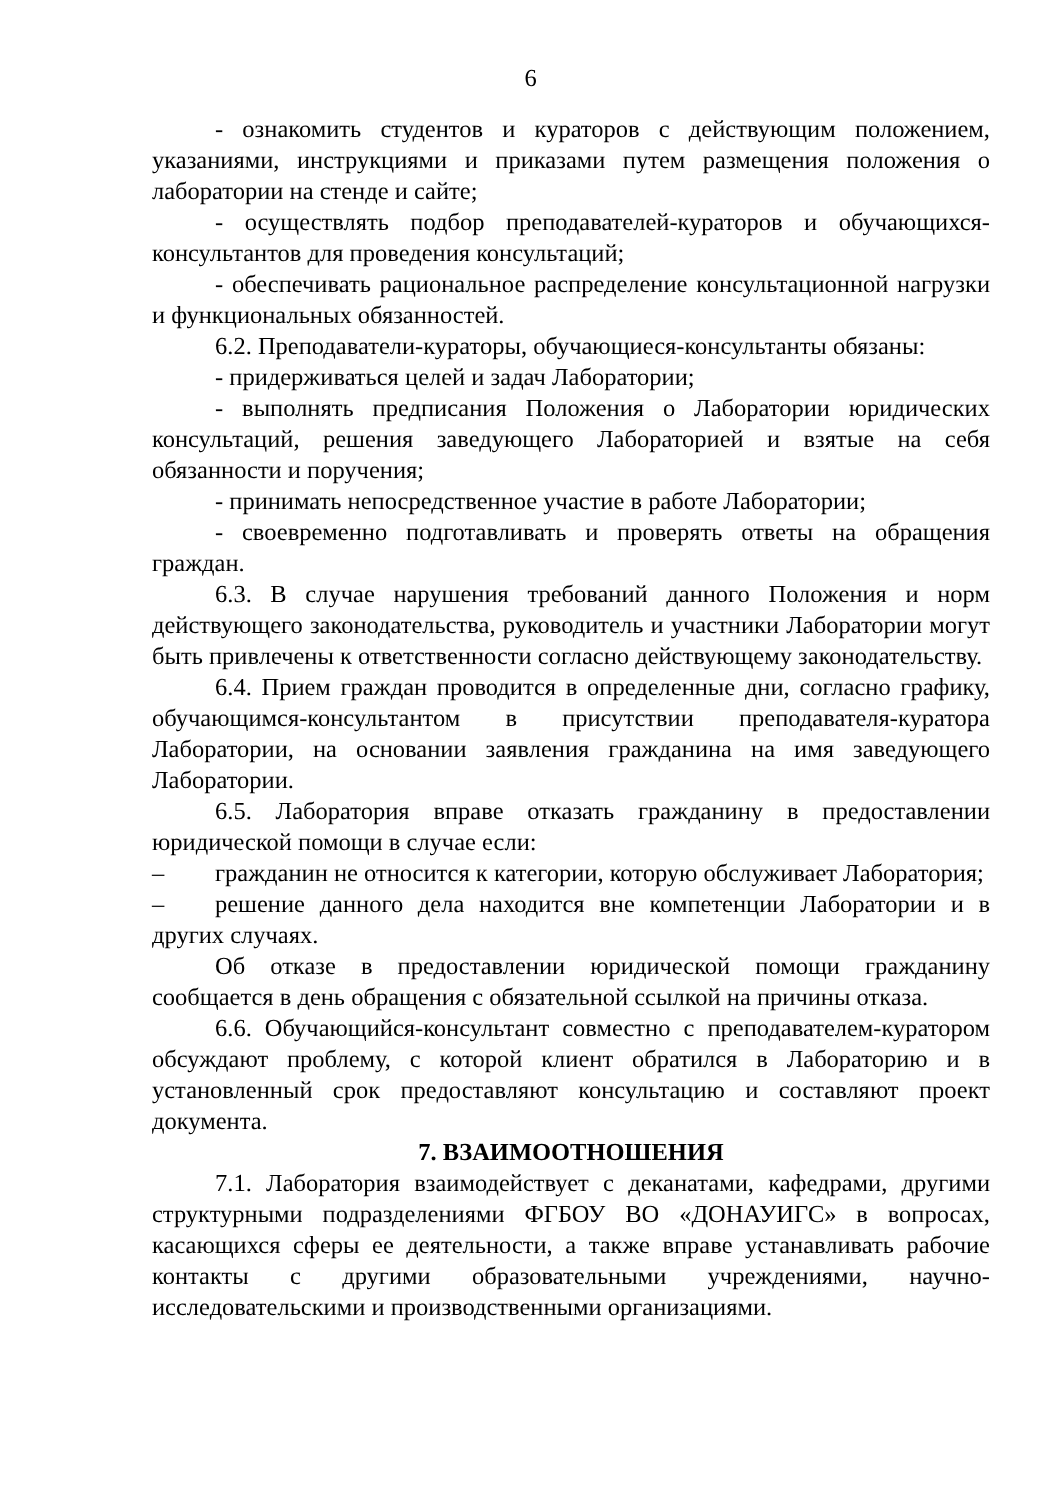6
- ознакомить студентов и кураторов с действующим положением, указаниями, инструкциями и приказами путем размещения положения о лаборатории на стенде и сайте;
- осуществлять подбор преподавателей-кураторов и обучающихся-консультантов для проведения консультаций;
- обеспечивать рациональное распределение консультационной нагрузки и функциональных обязанностей.
6.2. Преподаватели-кураторы, обучающиеся-консультанты обязаны:
- придерживаться целей и задач Лаборатории;
- выполнять предписания Положения о Лаборатории юридических консультаций, решения заведующего Лабораторией и взятые на себя обязанности и поручения;
- принимать непосредственное участие в работе Лаборатории;
- своевременно подготавливать и проверять ответы на обращения граждан.
6.3. В случае нарушения требований данного Положения и норм действующего законодательства, руководитель и участники Лаборатории могут быть привлечены к ответственности согласно действующему законодательству.
6.4. Прием граждан проводится в определенные дни, согласно графику, обучающимся-консультантом в присутствии преподавателя-куратора Лаборатории, на основании заявления гражданина на имя заведующего Лаборатории.
6.5. Лаборатория вправе отказать гражданину в предоставлении юридической помощи в случае если:
– гражданин не относится к категории, которую обслуживает Лаборатория;
– решение данного дела находится вне компетенции Лаборатории и в других случаях.
Об отказе в предоставлении юридической помощи гражданину сообщается в день обращения с обязательной ссылкой на причины отказа.
6.6. Обучающийся-консультант совместно с преподавателем-куратором обсуждают проблему, с которой клиент обратился в Лабораторию и в установленный срок предоставляют консультацию и составляют проект документа.
7. ВЗАИМООТНОШЕНИЯ
7.1. Лаборатория взаимодействует с деканатами, кафедрами, другими структурными подразделениями ФГБОУ ВО «ДОНАУИГС» в вопросах, касающихся сферы ее деятельности, а также вправе устанавливать рабочие контакты с другими образовательными учреждениями, научно-исследовательскими и производственными организациями.